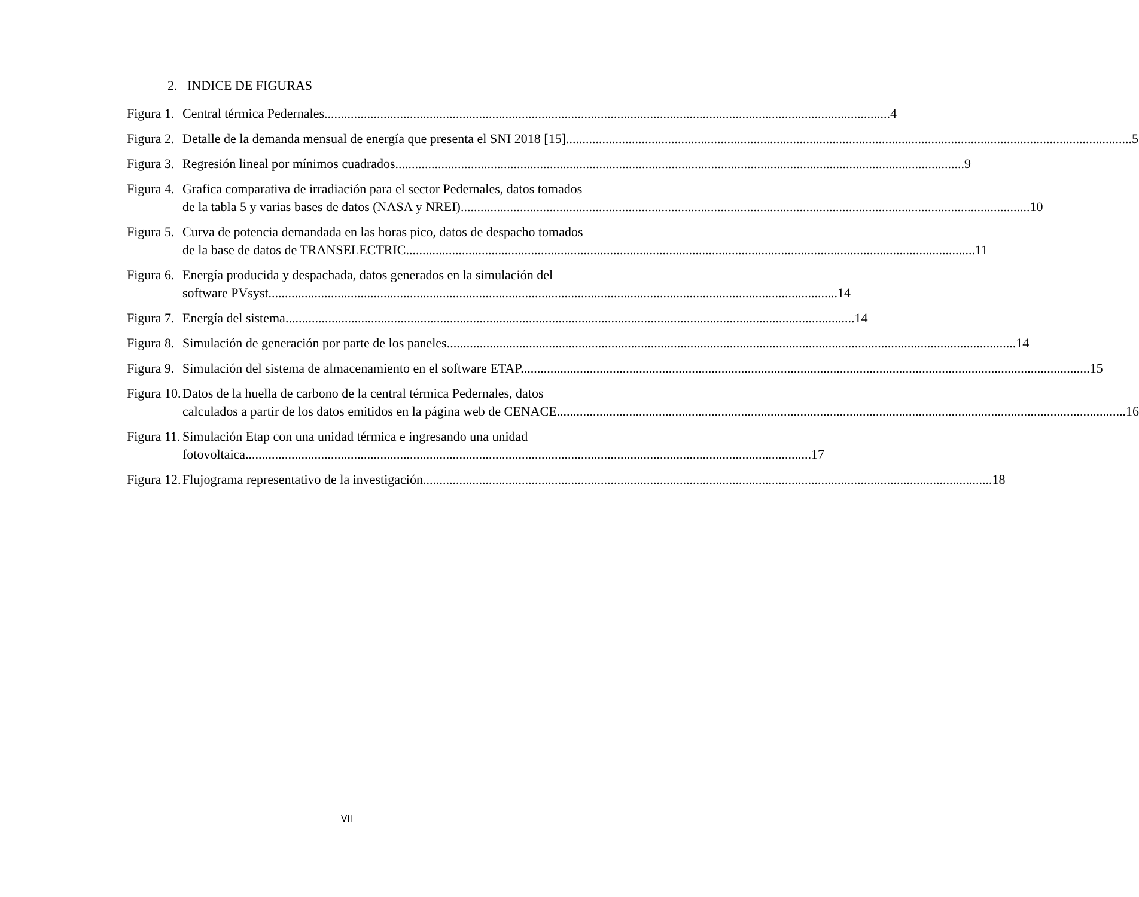2. INDICE DE FIGURAS
Figura 1. Central térmica Pedernales 4
Figura 2. Detalle de la demanda mensual de energía que presenta el SNI 2018 [15] 5
Figura 3. Regresión lineal por mínimos cuadrados. 9
Figura 4. Grafica comparativa de irradiación para el sector Pedernales, datos tomados
de la tabla 5 y varias bases de datos (NASA y NREI). 10
Figura 5. Curva de potencia demandada en las horas pico, datos de despacho tomados
de la base de datos de TRANSELECTRIC. 11
Figura 6. Energía producida y despachada, datos generados en la simulación del
software PVsyst. 14
Figura 7. Energía del sistema. 14
Figura 8. Simulación de generación por parte de los paneles. 14
Figura 9. Simulación del sistema de almacenamiento en el software ETAP. 15
Figura 10. Datos de la huella de carbono de la central térmica Pedernales, datos
calculados a partir de los datos emitidos en la página web de CENACE. 16
Figura 11. Simulación Etap con una unidad térmica e ingresando una unidad
fotovoltaica 17
Figura 12. Flujograma representativo de la investigación. 18
VII